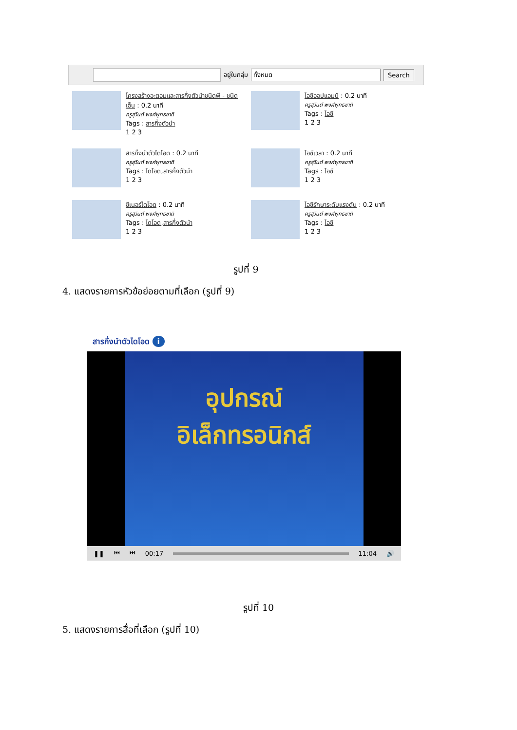อยู่ในกลุ่ม
ทั้งหมด
Search
โครงสร้างอะตอมและสารกึ่งตัวนำชนิดพี - ชนิดเอ็น : 0.2 นาที
ครูสุวินต์ พงศ์พุทธชาติ
Tags : สารกึ่งตัวนำ
1 2 3
ไอซีออปแอมป์ : 0.2 นาที
ครูสุวินต์ พงศ์พุทธชาติ
Tags : ไอซี
1 2 3
สารกึ่งนำตัวไดโอด : 0.2 นาที
ครูสุวินต์ พงศ์พุทธชาติ
Tags : ไดโอด,สารกึ่งตัวนำ
1 2 3
ไอซีเวลา : 0.2 นาที
ครูสุวินต์ พงศ์พุทธชาติ
Tags : ไอซี
1 2 3
ซีเนอร์ไดโอด : 0.2 นาที
ครูสุวินต์ พงศ์พุทธชาติ
Tags : ไดโอด,สารกึ่งตัวนำ
1 2 3
ไอซีรักษาระดับแรงดัน : 0.2 นาที
ครูสุวินต์ พงศ์พุทธชาติ
Tags : ไอซี
1 2 3
รูปที่ 9
4. แสดงรายการหัวข้อย่อยตามที่เลือก (รูปที่ 9)
สารกึ่งนำตัวไดโอด i
อุปกรณ์
อิเล็กทรอนิกส์
❚❚ ⏮ ⏭ 00:17 11:04 🔊
รูปที่ 10
5. แสดงรายการสื่อที่เลือก (รูปที่ 10)